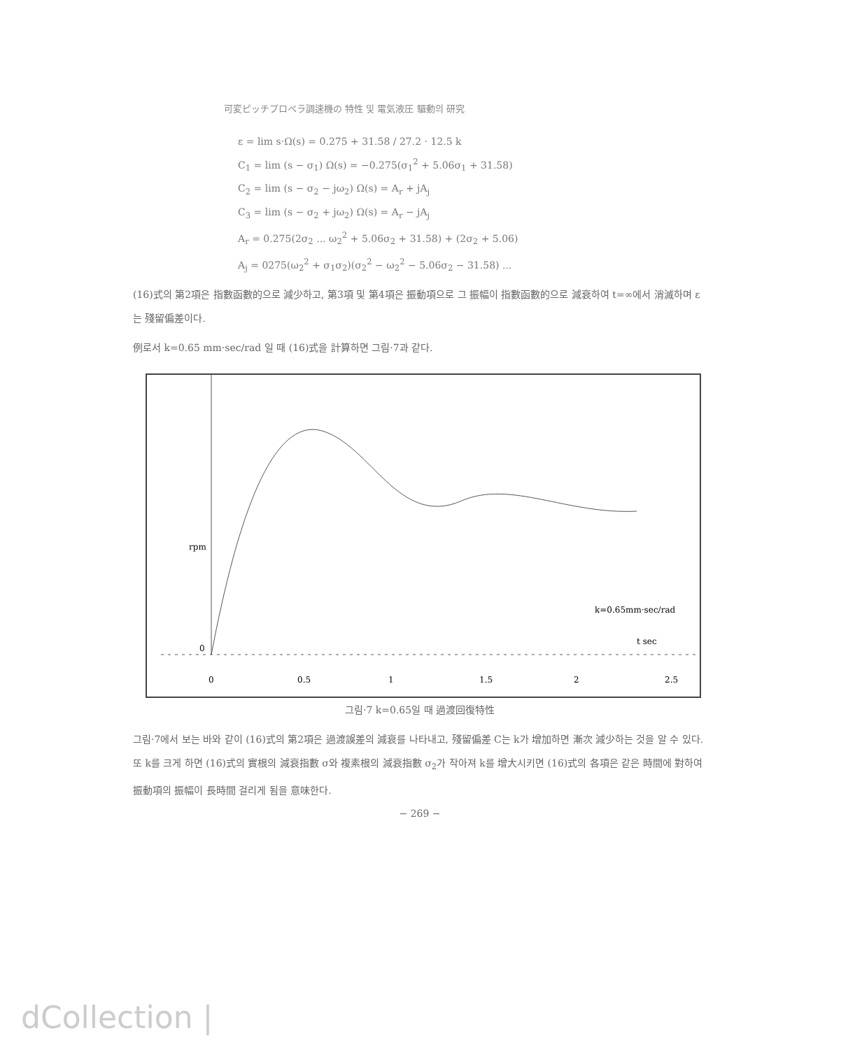可変ピッチプロペラ調速機の 特性 및 電気液圧 驅動의 研究
ε = lim s·Ω(s) = 0.275 + 31.58 / 27.2 · 12.5 k
C<sub>1</sub> = lim (s − σ<sub>1</sub>) Ω(s) = −0.275(σ<sub>1</sub><sup>2</sup> + 5.06σ<sub>1</sub> + 31.58)
C<sub>2</sub> = lim (s − σ<sub>2</sub> − jω<sub>2</sub>) Ω(s) = A<sub>r</sub> + jA<sub>j</sub>
C<sub>3</sub> = lim (s − σ<sub>2</sub> + jω<sub>2</sub>) Ω(s) = A<sub>r</sub> − jA<sub>j</sub>
A<sub>r</sub> = 0.275(2σ<sub>2</sub> ... ω<sub>2</sub><sup>2</sup> + 5.06σ<sub>2</sub> + 31.58) + (2σ<sub>2</sub> + 5.06)
A<sub>j</sub> = 0275(ω<sub>2</sub><sup>2</sup> + σ<sub>1</sub>σ<sub>2</sub>)(σ<sub>2</sub><sup>2</sup> − ω<sub>2</sub><sup>2</sup> − 5.06σ<sub>2</sub> − 31.58) ...
(16)式의 第2項은 指數函數的으로 減少하고, 第3項 및 第4項은 振動項으로 그 振幅이 指數函數的으로 減衰하여 t=∞에서 消滅하며 ε는 殘留偏差이다.
例로서 k=0.65 mm·sec/rad 일 때 (16)式을 計算하면 그림·7과 같다.
rpm
0
0
0.5
1
1.5
2
2.5
k=0.65mm·sec/rad
t sec
그림·7 k=0.65일 때 過渡回復特性
그림·7에서 보는 바와 같이 (16)式의 第2項은 過渡誤差의 減衰를 나타내고, 殘留偏差 C는 k가 增加하면 漸次 減少하는 것을 알 수 있다. 또 k를 크게 하면 (16)式의 實根의 減衰指數 σ와 複素根의 減衰指數 σ<sub>2</sub>가 작아져 k를 增大시키면 (16)式의 各項은 같은 時間에 對하여 振動項의 振幅이 長時間 걸리게 됨을 意味한다.
− 269 −
dCollection |